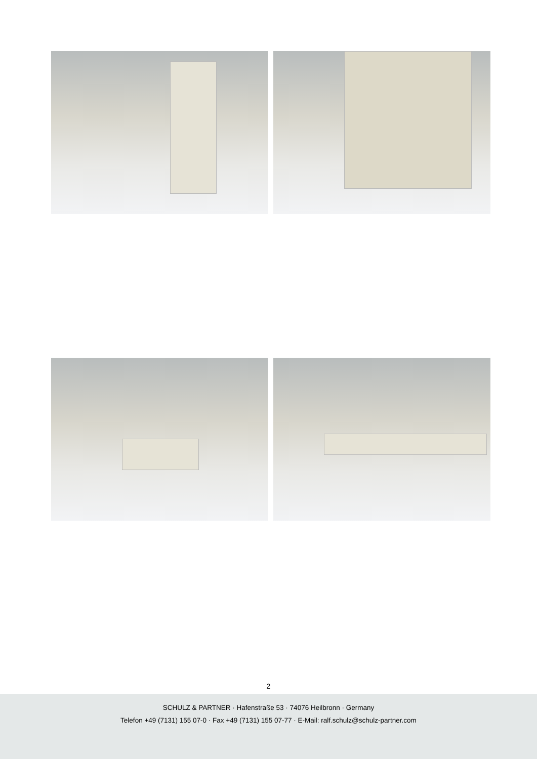2
SCHULZ & PARTNER · Hafenstraße 53 · 74076 Heilbronn · Germany
Telefon +49 (7131) 155 07-0 · Fax +49 (7131) 155 07-77 · E-Mail: ralf.schulz@schulz-partner.com